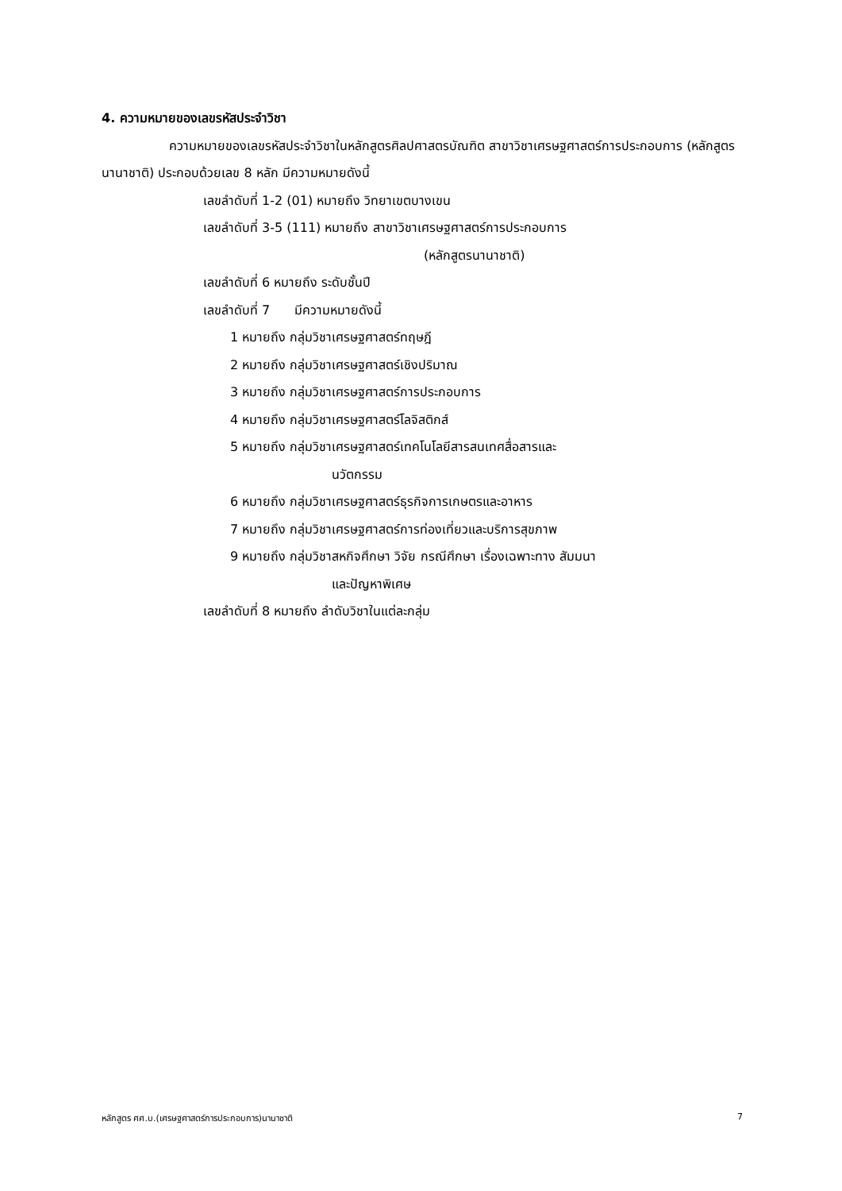4. ความหมายของเลขรหัสประจำวิชา
ความหมายของเลขรหัสประจำวิชาในหลักสูตรศิลปศาสตรบัณฑิต สาขาวิชาเศรษฐศาสตร์การประกอบการ (หลักสูตรนานาชาติ) ประกอบด้วยเลข 8 หลัก มีความหมายดังนี้
เลขลำดับที่ 1-2 (01) หมายถึง วิทยาเขตบางเขน
เลขลำดับที่ 3-5 (111) หมายถึง สาขาวิชาเศรษฐศาสตร์การประกอบการ
(หลักสูตรนานาชาติ)
เลขลำดับที่ 6 หมายถึง ระดับชั้นปี
เลขลำดับที่ 7 มีความหมายดังนี้
1 หมายถึง กลุ่มวิชาเศรษฐศาสตร์ทฤษฎี
2 หมายถึง กลุ่มวิชาเศรษฐศาสตร์เชิงปริมาณ
3 หมายถึง กลุ่มวิชาเศรษฐศาสตร์การประกอบการ
4 หมายถึง กลุ่มวิชาเศรษฐศาสตร์โลจิสติกส์
5 หมายถึง กลุ่มวิชาเศรษฐศาสตร์เทคโนโลยีสารสนเทศสื่อสารและ
นวัตกรรม
6 หมายถึง กลุ่มวิชาเศรษฐศาสตร์ธุรกิจการเกษตรและอาหาร
7 หมายถึง กลุ่มวิชาเศรษฐศาสตร์การท่องเที่ยวและบริการสุขภาพ
9 หมายถึง กลุ่มวิชาสหกิจศึกษา วิจัย กรณีศึกษา เรื่องเฉพาะทาง สัมมนา
และปัญหาพิเศษ
เลขลำดับที่ 8 หมายถึง ลำดับวิชาในแต่ละกลุ่ม
หลักสูตร ศศ.บ.(เศรษฐศาสตร์การประกอบการ)นานาชาติ 7